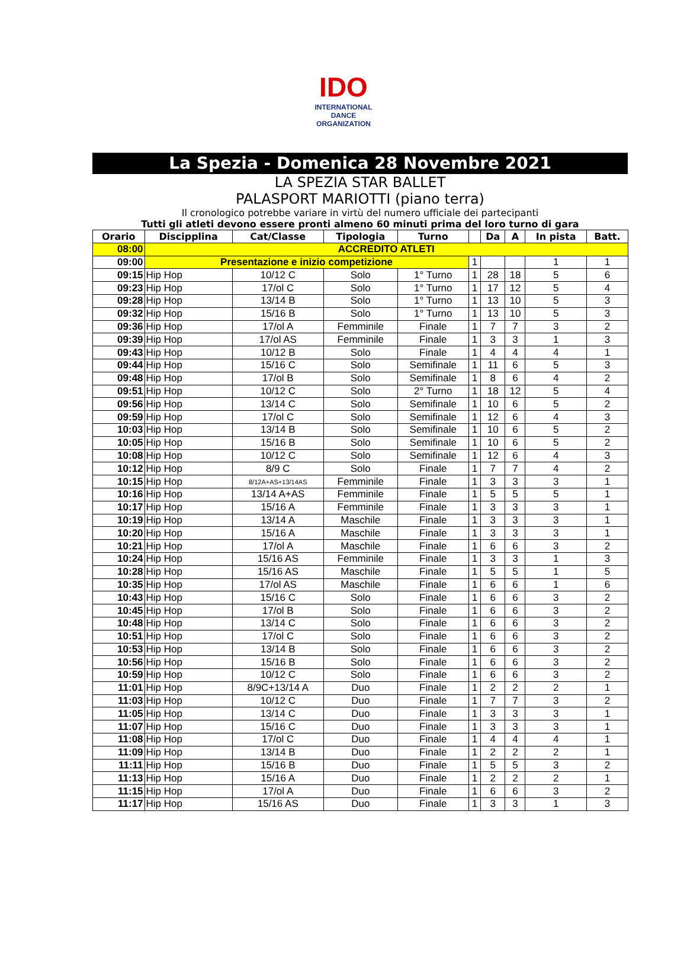IDO
INTERNATIONAL
DANCE
ORGANIZATION
La Spezia - Domenica 28 Novembre 2021
LA SPEZIA STAR BALLET
PALASPORT MARIOTTI (piano terra)
Il cronologico potrebbe variare in virtù del numero ufficiale dei partecipanti
Tutti gli atleti devono essere pronti almeno 60 minuti prima del loro turno di gara
| Orario | Discipplina | Cat/Classe | Tipologia | Turno | | Da | A | In pista | Batt. |
| --- | --- | --- | --- | --- | --- | --- | --- | --- | --- |
| 08:00 | ACCREDITO ATLETI | | | | | | | | |
| 09:00 | Presentazione e inizio competizione | | | | 1 | | | 1 | 1 |
| 09:15 | Hip Hop | 10/12 C | Solo | 1° Turno | 1 | 28 | 18 | 5 | 6 |
| 09:23 | Hip Hop | 17/ol C | Solo | 1° Turno | 1 | 17 | 12 | 5 | 4 |
| 09:28 | Hip Hop | 13/14 B | Solo | 1° Turno | 1 | 13 | 10 | 5 | 3 |
| 09:32 | Hip Hop | 15/16 B | Solo | 1° Turno | 1 | 13 | 10 | 5 | 3 |
| 09:36 | Hip Hop | 17/ol A | Femminile | Finale | 1 | 7 | 7 | 3 | 2 |
| 09:39 | Hip Hop | 17/ol AS | Femminile | Finale | 1 | 3 | 3 | 1 | 3 |
| 09:43 | Hip Hop | 10/12 B | Solo | Finale | 1 | 4 | 4 | 4 | 1 |
| 09:44 | Hip Hop | 15/16 C | Solo | Semifinale | 1 | 11 | 6 | 5 | 3 |
| 09:48 | Hip Hop | 17/ol B | Solo | Semifinale | 1 | 8 | 6 | 4 | 2 |
| 09:51 | Hip Hop | 10/12 C | Solo | 2° Turno | 1 | 18 | 12 | 5 | 4 |
| 09:56 | Hip Hop | 13/14 C | Solo | Semifinale | 1 | 10 | 6 | 5 | 2 |
| 09:59 | Hip Hop | 17/ol C | Solo | Semifinale | 1 | 12 | 6 | 4 | 3 |
| 10:03 | Hip Hop | 13/14 B | Solo | Semifinale | 1 | 10 | 6 | 5 | 2 |
| 10:05 | Hip Hop | 15/16 B | Solo | Semifinale | 1 | 10 | 6 | 5 | 2 |
| 10:08 | Hip Hop | 10/12 C | Solo | Semifinale | 1 | 12 | 6 | 4 | 3 |
| 10:12 | Hip Hop | 8/9 C | Solo | Finale | 1 | 7 | 7 | 4 | 2 |
| 10:15 | Hip Hop | 8/12A+AS+13/14AS | Femminile | Finale | 1 | 3 | 3 | 3 | 1 |
| 10:16 | Hip Hop | 13/14 A+AS | Femminile | Finale | 1 | 5 | 5 | 5 | 1 |
| 10:17 | Hip Hop | 15/16 A | Femminile | Finale | 1 | 3 | 3 | 3 | 1 |
| 10:19 | Hip Hop | 13/14 A | Maschile | Finale | 1 | 3 | 3 | 3 | 1 |
| 10:20 | Hip Hop | 15/16 A | Maschile | Finale | 1 | 3 | 3 | 3 | 1 |
| 10:21 | Hip Hop | 17/ol A | Maschile | Finale | 1 | 6 | 6 | 3 | 2 |
| 10:24 | Hip Hop | 15/16 AS | Femminile | Finale | 1 | 3 | 3 | 1 | 3 |
| 10:28 | Hip Hop | 15/16 AS | Maschile | Finale | 1 | 5 | 5 | 1 | 5 |
| 10:35 | Hip Hop | 17/ol AS | Maschile | Finale | 1 | 6 | 6 | 1 | 6 |
| 10:43 | Hip Hop | 15/16 C | Solo | Finale | 1 | 6 | 6 | 3 | 2 |
| 10:45 | Hip Hop | 17/ol B | Solo | Finale | 1 | 6 | 6 | 3 | 2 |
| 10:48 | Hip Hop | 13/14 C | Solo | Finale | 1 | 6 | 6 | 3 | 2 |
| 10:51 | Hip Hop | 17/ol C | Solo | Finale | 1 | 6 | 6 | 3 | 2 |
| 10:53 | Hip Hop | 13/14 B | Solo | Finale | 1 | 6 | 6 | 3 | 2 |
| 10:56 | Hip Hop | 15/16 B | Solo | Finale | 1 | 6 | 6 | 3 | 2 |
| 10:59 | Hip Hop | 10/12 C | Solo | Finale | 1 | 6 | 6 | 3 | 2 |
| 11:01 | Hip Hop | 8/9C+13/14 A | Duo | Finale | 1 | 2 | 2 | 2 | 1 |
| 11:03 | Hip Hop | 10/12 C | Duo | Finale | 1 | 7 | 7 | 3 | 2 |
| 11:05 | Hip Hop | 13/14 C | Duo | Finale | 1 | 3 | 3 | 3 | 1 |
| 11:07 | Hip Hop | 15/16 C | Duo | Finale | 1 | 3 | 3 | 3 | 1 |
| 11:08 | Hip Hop | 17/ol C | Duo | Finale | 1 | 4 | 4 | 4 | 1 |
| 11:09 | Hip Hop | 13/14 B | Duo | Finale | 1 | 2 | 2 | 2 | 1 |
| 11:11 | Hip Hop | 15/16 B | Duo | Finale | 1 | 5 | 5 | 3 | 2 |
| 11:13 | Hip Hop | 15/16 A | Duo | Finale | 1 | 2 | 2 | 2 | 1 |
| 11:15 | Hip Hop | 17/ol A | Duo | Finale | 1 | 6 | 6 | 3 | 2 |
| 11:17 | Hip Hop | 15/16 AS | Duo | Finale | 1 | 3 | 3 | 1 | 3 |